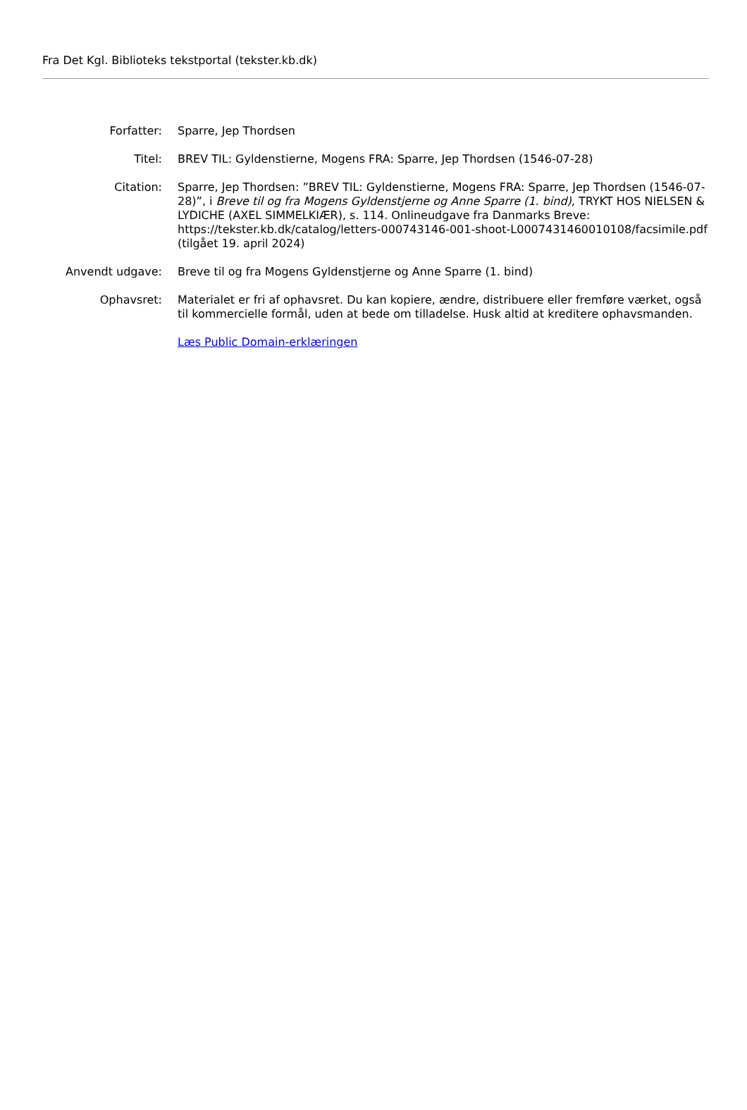Fra Det Kgl. Biblioteks tekstportal (tekster.kb.dk)
| Forfatter: | Sparre, Jep Thordsen |
| Titel: | BREV TIL: Gyldenstierne, Mogens FRA: Sparre, Jep Thordsen (1546-07-28) |
| Citation: | Sparre, Jep Thordsen: ”BREV TIL: Gyldenstierne, Mogens FRA: Sparre, Jep Thordsen (1546-07-28)”, i Breve til og fra Mogens Gyldenstjerne og Anne Sparre (1. bind) , TRYKT HOS NIELSEN & LYDICHE (AXEL SIMMELKIÆR), s. 114. Onlineudgave fra Danmarks Breve: https://tekster.kb.dk/catalog/letters-000743146-001-shoot-L0007431460010108/facsimile.pdf (tilgået 19. april 2024) |
| Anvendt udgave: | Breve til og fra Mogens Gyldenstjerne og Anne Sparre (1. bind) |
| Ophavsret: | Materialet er fri af ophavsret. Du kan kopiere, ændre, distribuere eller fremføre værket, også til kommercielle formål, uden at bede om tilladelse. Husk altid at kreditere ophavsmanden. Læs Public Domain-erklæringen |